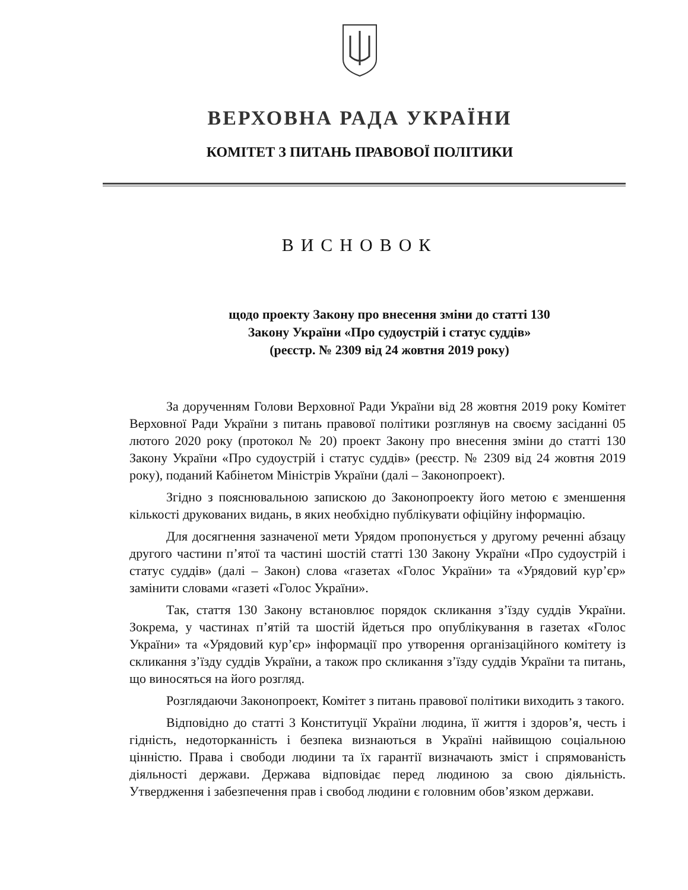ВЕРХОВНА РАДА УКРАЇНИ
КОМІТЕТ З ПИТАНЬ ПРАВОВОЇ ПОЛІТИКИ
ВИСНОВОК
щодо проекту Закону про внесення зміни до статті 130
Закону України «Про судоустрій і статус суддів»
(реєстр. № 2309 від 24 жовтня 2019 року)
За дорученням Голови Верховної Ради України від 28 жовтня 2019 року Комітет Верховної Ради України з питань правової політики розглянув на своєму засіданні 05 лютого 2020 року (протокол № 20) проект Закону про внесення зміни до статті 130 Закону України «Про судоустрій і статус суддів» (реєстр. № 2309 від 24 жовтня 2019 року), поданий Кабінетом Міністрів України (далі – Законопроект).
Згідно з пояснювальною запискою до Законопроекту його метою є зменшення кількості друкованих видань, в яких необхідно публікувати офіційну інформацію.
Для досягнення зазначеної мети Урядом пропонується у другому реченні абзацу другого частини п’ятої та частині шостій статті 130 Закону України «Про судоустрій і статус суддів» (далі – Закон) слова «газетах «Голос України» та «Урядовий кур’єр» замінити словами «газеті «Голос України».
Так, стаття 130 Закону встановлює порядок скликання з’їзду суддів України. Зокрема, у частинах п’ятій та шостій йдеться про опублікування в газетах «Голос України» та «Урядовий кур’єр» інформації про утворення організаційного комітету із скликання з’їзду суддів України, а також про скликання з’їзду суддів України та питань, що виносяться на його розгляд.
Розглядаючи Законопроект, Комітет з питань правової політики виходить з такого.
Відповідно до статті 3 Конституції України людина, її життя і здоров’я, честь і гідність, недоторканність і безпека визнаються в Україні найвищою соціальною цінністю. Права і свободи людини та їх гарантії визначають зміст і спрямованість діяльності держави. Держава відповідає перед людиною за свою діяльність. Утвердження і забезпечення прав і свобод людини є головним обов’язком держави.